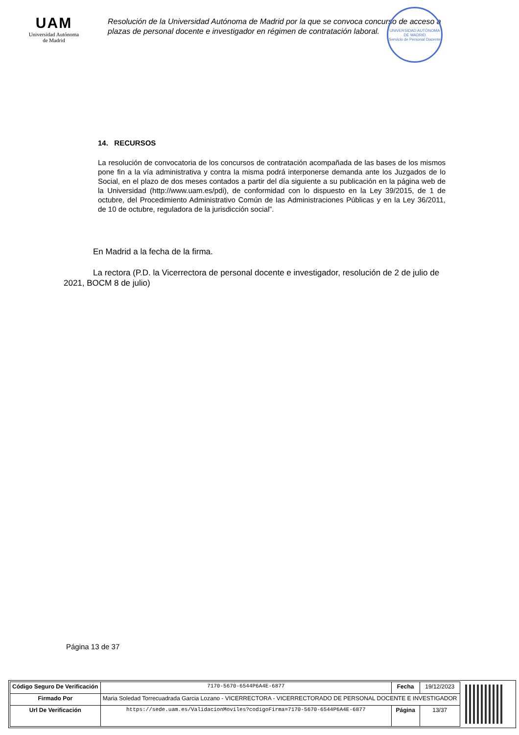UAM
Universidad Autónoma
de Madrid
Resolución de la Universidad Autónoma de Madrid por la que se convoca concurso de acceso a plazas de personal docente e investigador en régimen de contratación laboral.
UNIVERSIDAD AUTÓNOMA DE MADRID
Servicio de Personal Docente
14. RECURSOS
La resolución de convocatoria de los concursos de contratación acompañada de las bases de los mismos pone fin a la vía administrativa y contra la misma podrá interponerse demanda ante los Juzgados de lo Social, en el plazo de dos meses contados a partir del día siguiente a su publicación en la página web de la Universidad (http://www.uam.es/pdi), de conformidad con lo dispuesto en la Ley 39/2015, de 1 de octubre, del Procedimiento Administrativo Común de las Administraciones Públicas y en la Ley 36/2011, de 10 de octubre, reguladora de la jurisdicción social”.
En Madrid a la fecha de la firma.
La rectora (P.D. la Vicerrectora de personal docente e investigador, resolución de 2 de julio de 2021, BOCM 8 de julio)
Página 13 de 37
| Código Seguro De Verificación | 7170-5670-6544P6A4E-6877 | Fecha | 19/12/2023 |
| Firmado Por | Maria Soledad Torrecuadrada Garcia Lozano - VICERRECTORA - VICERRECTORADO DE PERSONAL DOCENTE E INVESTIGADOR | | |
| Url De Verificación | https://sede.uam.es/ValidacionMoviles?codigoFirma=7170-5670-6544P6A4E-6877 | Página | 13/37 |